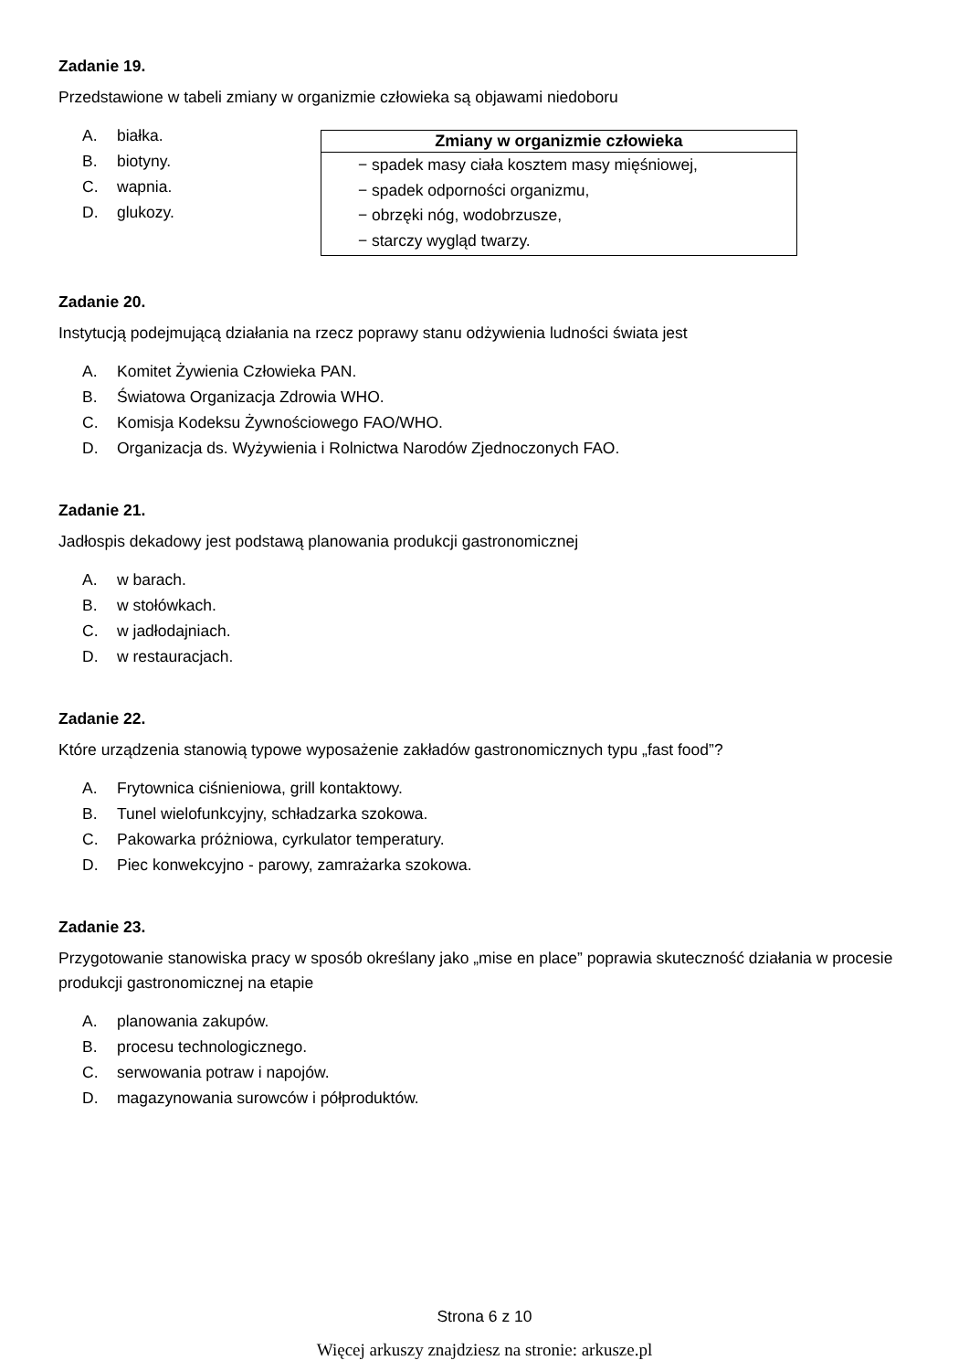Zadanie 19.
Przedstawione w tabeli zmiany w organizmie człowieka są objawami niedoboru
A. białka.
B. biotyny.
C. wapnia.
D. glukozy.
| Zmiany w organizmie człowieka |
| --- |
| − spadek masy ciała kosztem masy mięśniowej, − spadek odporności organizmu, − obrzęki nóg, wodobrzusze, − starczy wygląd twarzy. |
Zadanie 20.
Instytucją podejmującą działania na rzecz poprawy stanu odżywienia ludności świata jest
A. Komitet Żywienia Człowieka PAN.
B. Światowa Organizacja Zdrowia WHO.
C. Komisja Kodeksu Żywnościowego FAO/WHO.
D. Organizacja ds. Wyżywienia i Rolnictwa Narodów Zjednoczonych FAO.
Zadanie 21.
Jadłospis dekadowy jest podstawą planowania produkcji gastronomicznej
A. w barach.
B. w stołówkach.
C. w jadłodajniach.
D. w restauracjach.
Zadanie 22.
Które urządzenia stanowią typowe wyposażenie zakładów gastronomicznych typu „fast food”?
A. Frytownica ciśnieniowa, grill kontaktowy.
B. Tunel wielofunkcyjny, schładzarka szokowa.
C. Pakowarka próżniowa, cyrkulator temperatury.
D. Piec konwekcyjno - parowy, zamrażarka szokowa.
Zadanie 23.
Przygotowanie stanowiska pracy w sposób określany jako „mise en place” poprawia skuteczność działania w procesie produkcji gastronomicznej na etapie
A. planowania zakupów.
B. procesu technologicznego.
C. serwowania potraw i napojów.
D. magazynowania surowców i półproduktów.
Strona 6 z 10
Więcej arkuszy znajdziesz na stronie: arkusze.pl